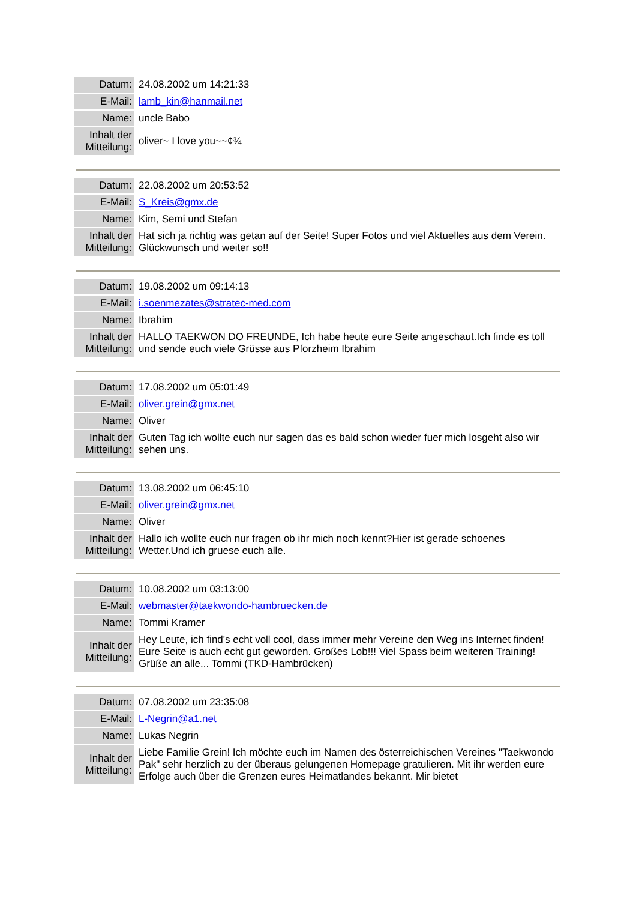| Datum: | 24.08.2002 um 14:21:33 |
| E-Mail: | lamb_kin@hanmail.net |
| Name: | uncle Babo |
| Inhalt der Mitteilung: | oliver~ I love you~~¢¾ |
| Datum: | 22.08.2002 um 20:53:52 |
| E-Mail: | S_Kreis@gmx.de |
| Name: | Kim, Semi und Stefan |
| Inhalt der Mitteilung: | Hat sich ja richtig was getan auf der Seite! Super Fotos und viel Aktuelles aus dem Verein. Glückwunsch und weiter so!! |
| Datum: | 19.08.2002 um 09:14:13 |
| E-Mail: | i.soenmezates@stratec-med.com |
| Name: | Ibrahim |
| Inhalt der Mitteilung: | HALLO TAEKWON DO FREUNDE, Ich habe heute eure Seite angeschaut.Ich finde es toll und sende euch viele Grüsse aus Pforzheim Ibrahim |
| Datum: | 17.08.2002 um 05:01:49 |
| E-Mail: | oliver.grein@gmx.net |
| Name: | Oliver |
| Inhalt der Mitteilung: | Guten Tag ich wollte euch nur sagen das es bald schon wieder fuer mich losgeht also wir sehen uns. |
| Datum: | 13.08.2002 um 06:45:10 |
| E-Mail: | oliver.grein@gmx.net |
| Name: | Oliver |
| Inhalt der Mitteilung: | Hallo ich wollte euch nur fragen ob ihr mich noch kennt?Hier ist gerade schoenes Wetter.Und ich gruese euch alle. |
| Datum: | 10.08.2002 um 03:13:00 |
| E-Mail: | webmaster@taekwondo-hambruecken.de |
| Name: | Tommi Kramer |
| Inhalt der Mitteilung: | Hey Leute, ich find's echt voll cool, dass immer mehr Vereine den Weg ins Internet finden! Eure Seite is auch echt gut geworden. Großes Lob!!! Viel Spass beim weiteren Training! Grüße an alle... Tommi (TKD-Hambrücken) |
| Datum: | 07.08.2002 um 23:35:08 |
| E-Mail: | L-Negrin@a1.net |
| Name: | Lukas Negrin |
| Inhalt der Mitteilung: | Liebe Familie Grein! Ich möchte euch im Namen des österreichischen Vereines "Taekwondo Pak" sehr herzlich zu der überaus gelungenen Homepage gratulieren. Mit ihr werden eure Erfolge auch über die Grenzen eures Heimatlandes bekannt. Mir bietet |